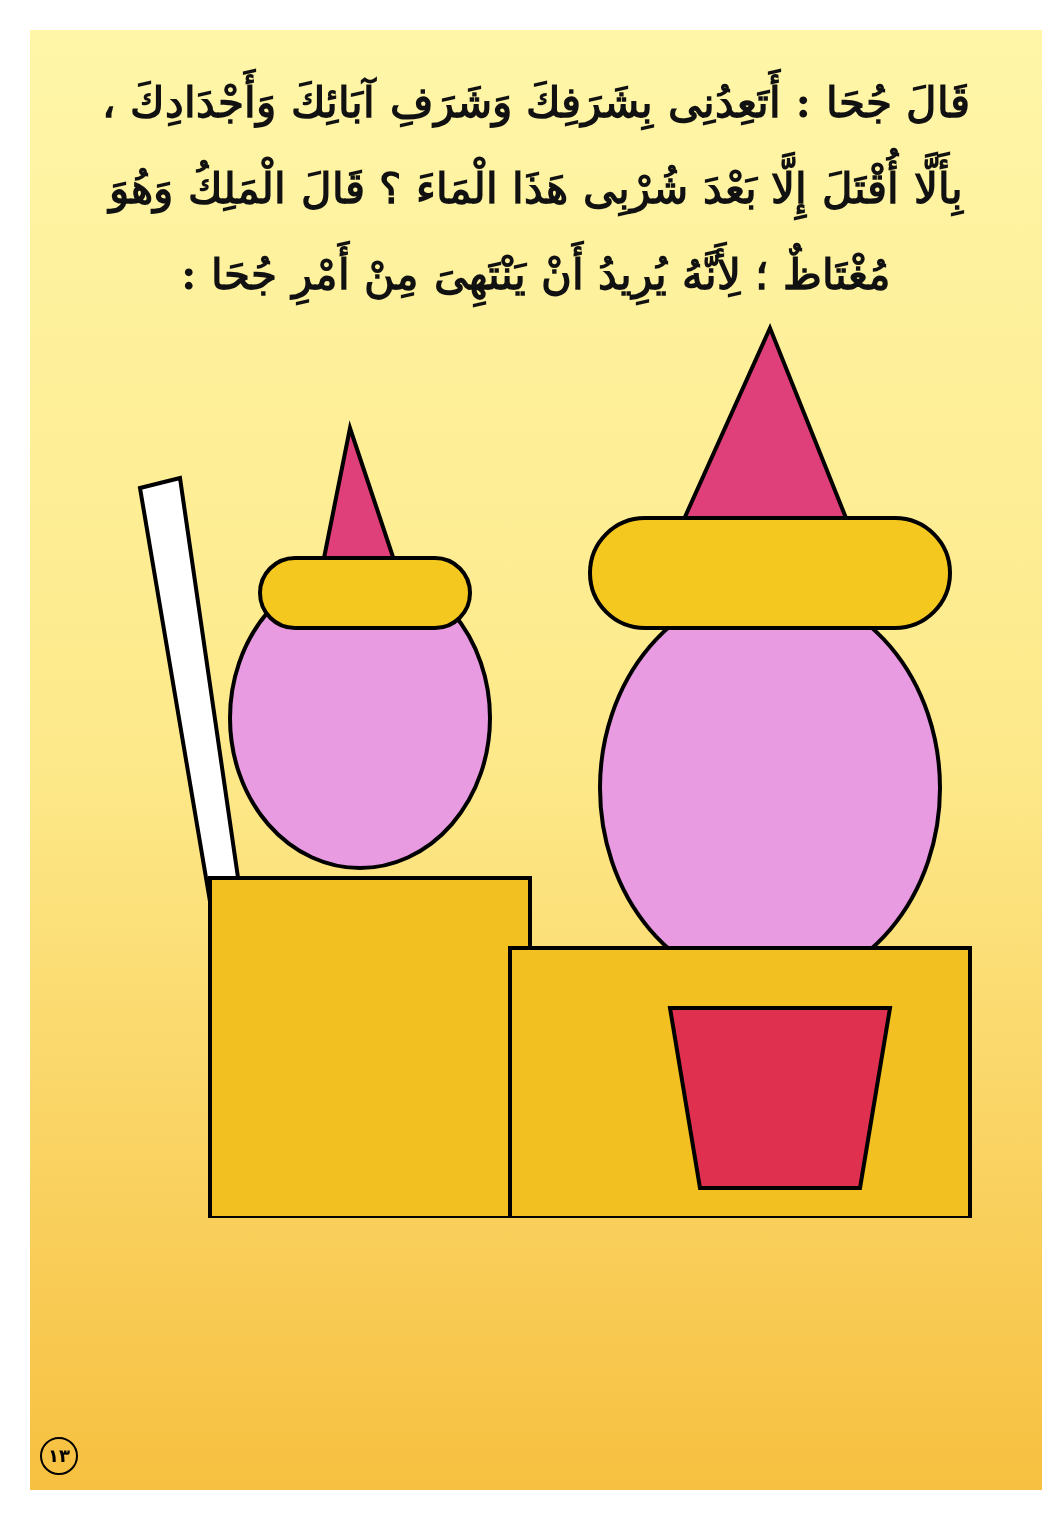قَالَ جُحَا : أَتَعِدُنِى بِشَرَفِكَ وَشَرَفِ آبَائِكَ وَأَجْدَادِكَ ، بِأَلَّا أُقْتَلَ إِلَّا بَعْدَ شُرْبِى هَذَا الْمَاءَ ؟ قَالَ الْمَلِكُ وَهُوَ مُغْتَاظٌ ؛ لِأَنَّهُ يُرِيدُ أَنْ يَنْتَهِىَ مِنْ أَمْرِ جُحَا :
١٣